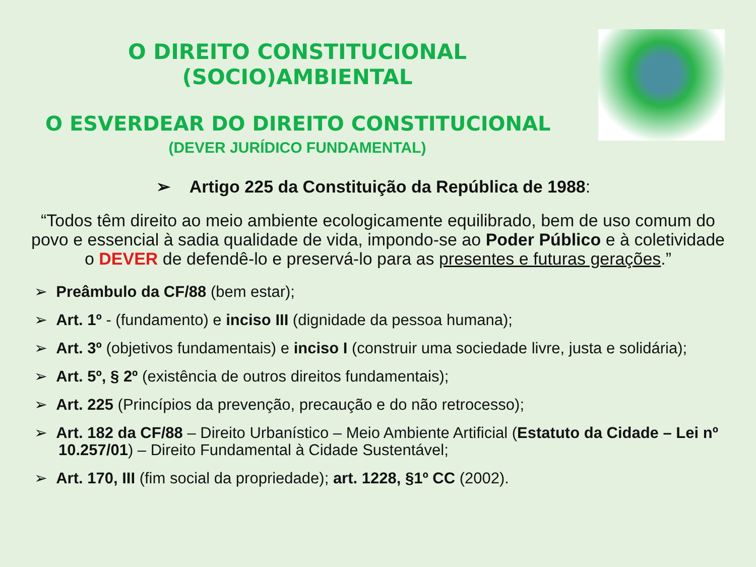O DIREITO CONSTITUCIONAL
(SOCIO)AMBIENTAL
O ESVERDEAR DO DIREITO CONSTITUCIONAL
(DEVER JURÍDICO FUNDAMENTAL)
➢ Artigo 225 da Constituição da República de 1988:
“Todos têm direito ao meio ambiente ecologicamente equilibrado, bem de uso comum do povo e essencial à sadia qualidade de vida, impondo-se ao Poder Público e à coletividade o DEVER de defendê-lo e preservá-lo para as presentes e futuras gerações.”
➢ Preâmbulo da CF/88 (bem estar);
➢ Art. 1º - (fundamento) e inciso III (dignidade da pessoa humana);
➢ Art. 3º (objetivos fundamentais) e inciso I (construir uma sociedade livre, justa e solidária);
➢ Art. 5º, § 2º (existência de outros direitos fundamentais);
➢ Art. 225 (Princípios da prevenção, precaução e do não retrocesso);
➢ Art. 182 da CF/88 – Direito Urbanístico – Meio Ambiente Artificial (Estatuto da Cidade – Lei nº 10.257/01) – Direito Fundamental à Cidade Sustentável;
➢ Art. 170, III (fim social da propriedade); art. 1228, §1º CC (2002).